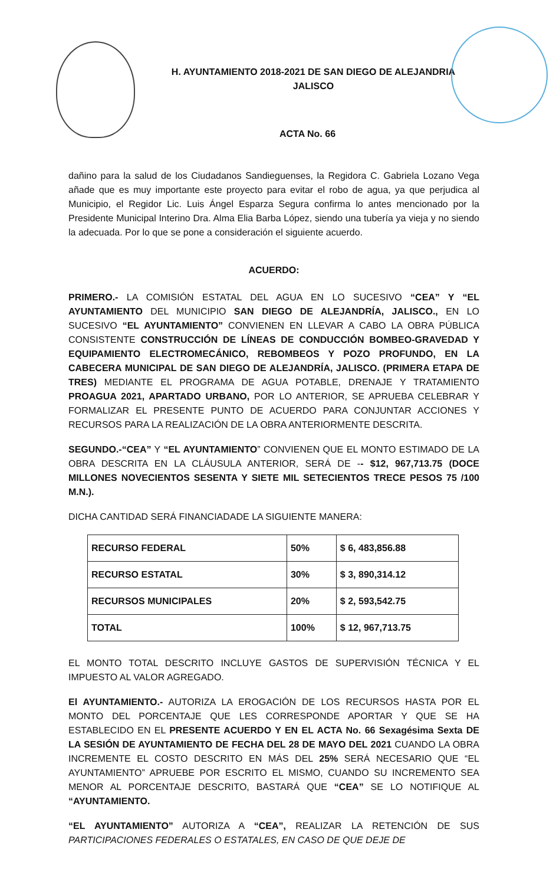H. AYUNTAMIENTO 2018-2021 DE SAN DIEGO DE ALEJANDRIA
JALISCO
ACTA No. 66
dañino para la salud de los Ciudadanos Sandieguenses, la Regidora C. Gabriela Lozano Vega añade que es muy importante este proyecto para evitar el robo de agua, ya que perjudica al Municipio, el Regidor Lic. Luis Ángel Esparza Segura confirma lo antes mencionado por la Presidente Municipal Interino Dra. Alma Elia Barba López, siendo una tubería ya vieja y no siendo la adecuada. Por lo que se pone a consideración el siguiente acuerdo.
ACUERDO:
PRIMERO.- LA COMISIÓN ESTATAL DEL AGUA EN LO SUCESIVO “CEA” Y “EL AYUNTAMIENTO DEL MUNICIPIO SAN DIEGO DE ALEJANDRÍA, JALISCO., EN LO SUCESIVO “EL AYUNTAMIENTO” CONVIENEN EN LLEVAR A CABO LA OBRA PÚBLICA CONSISTENTE CONSTRUCCIÓN DE LÍNEAS DE CONDUCCIÓN BOMBEO-GRAVEDAD Y EQUIPAMIENTO ELECTROMECÁNICO, REBOMBEOS Y POZO PROFUNDO, EN LA CABECERA MUNICIPAL DE SAN DIEGO DE ALEJANDRÍA, JALISCO. (PRIMERA ETAPA DE TRES) MEDIANTE EL PROGRAMA DE AGUA POTABLE, DRENAJE Y TRATAMIENTO PROAGUA 2021, APARTADO URBANO, POR LO ANTERIOR, SE APRUEBA CELEBRAR Y FORMALIZAR EL PRESENTE PUNTO DE ACUERDO PARA CONJUNTAR ACCIONES Y RECURSOS PARA LA REALIZACIÓN DE LA OBRA ANTERIORMENTE DESCRITA.
SEGUNDO.-“CEA” Y “EL AYUNTAMIENTO” CONVIENEN QUE EL MONTO ESTIMADO DE LA OBRA DESCRITA EN LA CLÁUSULA ANTERIOR, SERÁ DE -- $12, 967,713.75 (DOCE MILLONES NOVECIENTOS SESENTA Y SIETE MIL SETECIENTOS TRECE PESOS 75 /100 M.N.).
DICHA CANTIDAD SERÁ FINANCIADADE LA SIGUIENTE MANERA:
| RECURSO FEDERAL | 50% | $ 6, 483,856.88 |
| RECURSO ESTATAL | 30% | $ 3, 890,314.12 |
| RECURSOS MUNICIPALES | 20% | $ 2, 593,542.75 |
| TOTAL | 100% | $ 12, 967,713.75 |
EL MONTO TOTAL DESCRITO INCLUYE GASTOS DE SUPERVISIÓN TÉCNICA Y EL IMPUESTO AL VALOR AGREGADO.
El AYUNTAMIENTO.- AUTORIZA LA EROGACIÓN DE LOS RECURSOS HASTA POR EL MONTO DEL PORCENTAJE QUE LES CORRESPONDE APORTAR Y QUE SE HA ESTABLECIDO EN EL PRESENTE ACUERDO Y EN EL ACTA No. 66 Sexagésima Sexta DE LA SESIÓN DE AYUNTAMIENTO DE FECHA DEL 28 DE MAYO DEL 2021 CUANDO LA OBRA INCREMENTE EL COSTO DESCRITO EN MÁS DEL 25% SERÁ NECESARIO QUE “EL AYUNTAMIENTO” APRUEBE POR ESCRITO EL MISMO, CUANDO SU INCREMENTO SEA MENOR AL PORCENTAJE DESCRITO, BASTARÁ QUE “CEA” SE LO NOTIFIQUE AL “AYUNTAMIENTO.
“EL AYUNTAMIENTO” AUTORIZA A “CEA”, REALIZAR LA RETENCIÓN DE SUS PARTICIPACIONES FEDERALES O ESTATALES, EN CASO DE QUE DEJE DE